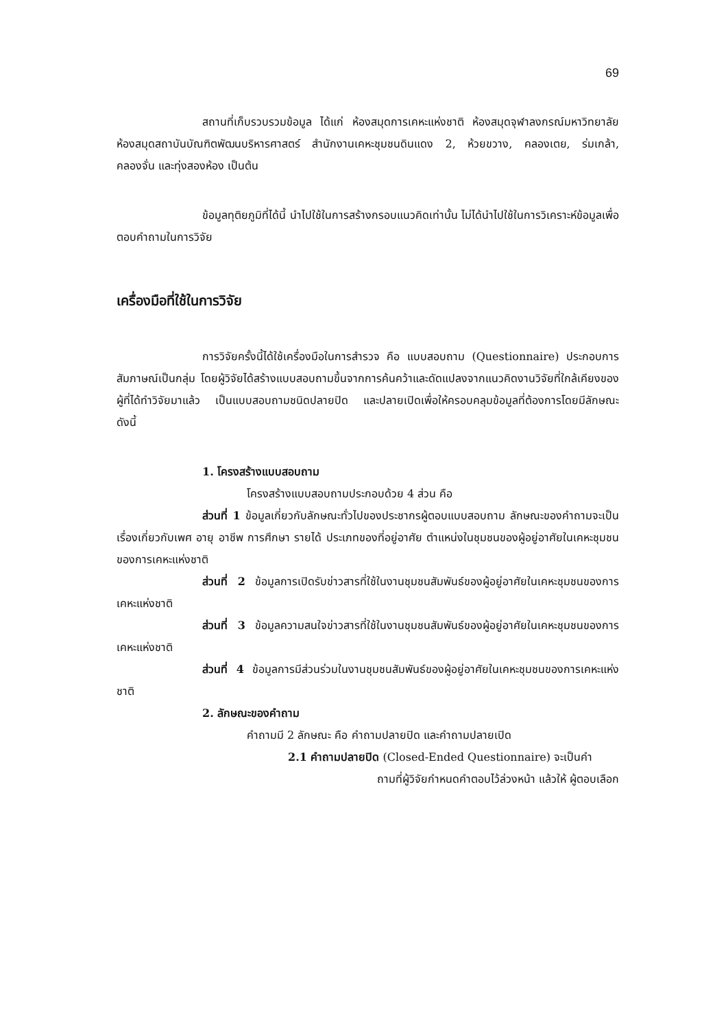69
สถานที่เก็บรวบรวมข้อมูล ได้แก่ ห้องสมุดการเคหะแห่งชาติ ห้องสมุดจุฬาลงกรณ์มหาวิทยาลัย ห้องสมุดสถาบันบัณฑิตพัฒนบริหารศาสตร์ สำนักงานเคหะชุมชนดินแดง 2, ห้วยขวาง, คลองเตย, ร่มเกล้า, คลองจั่น และทุ่งสองห้อง เป็นต้น
ข้อมูลทุติยภูมิที่ได้นี้ นำไปใช้ในการสร้างกรอบแนวคิดเท่านั้น ไม่ได้นำไปใช้ในการวิเคราะห์ข้อมูลเพื่อตอบคำถามในการวิจัย
เครื่องมือที่ใช้ในการวิจัย
การวิจัยครั้งนี้ได้ใช้เครื่องมือในการสำรวจ คือ แบบสอบถาม (Questionnaire) ประกอบการสัมภาษณ์เป็นกลุ่ม โดยผู้วิจัยได้สร้างแบบสอบถามขึ้นจากการค้นคว้าและดัดแปลงจากแนวคิดงานวิจัยที่ใกล้เคียงของผู้ที่ได้ทำวิจัยมาแล้ว เป็นแบบสอบถามชนิดปลายปิด และปลายเปิดเพื่อให้ครอบคลุมข้อมูลที่ต้องการโดยมีลักษณะ ดังนี้
1. โครงสร้างแบบสอบถาม
โครงสร้างแบบสอบถามประกอบด้วย 4 ส่วน คือ
ส่วนที่ 1 ข้อมูลเกี่ยวกับลักษณะทั่วไปของประชากรผู้ตอบแบบสอบถาม ลักษณะของคำถามจะเป็นเรื่องเกี่ยวกับเพศ อายุ อาชีพ การศึกษา รายได้ ประเภทของที่อยู่อาศัย ตำแหน่งในชุมชนของผู้อยู่อาศัยในเคหะชุมชนของการเคหะแห่งชาติ
ส่วนที่ 2 ข้อมูลการเปิดรับข่าวสารที่ใช้ในงานชุมชนสัมพันธ์ของผู้อยู่อาศัยในเคหะชุมชนของการเคหะแห่งชาติ
ส่วนที่ 3 ข้อมูลความสนใจข่าวสารที่ใช้ในงานชุมชนสัมพันธ์ของผู้อยู่อาศัยในเคหะชุมชนของการเคหะแห่งชาติ
ส่วนที่ 4 ข้อมูลการมีส่วนร่วมในงานชุมชนสัมพันธ์ของผู้อยู่อาศัยในเคหะชุมชนของการเคหะแห่งชาติ
2. ลักษณะของคำถาม
คำถามมี 2 ลักษณะ คือ คำถามปลายปิด และคำถามปลายเปิด
2.1 คำถามปลายปิด (Closed-Ended Questionnaire) จะเป็นคำ
ถามที่ผู้วิจัยกำหนดคำตอบไว้ล่วงหน้า แล้วให้ ผู้ตอบเลือก